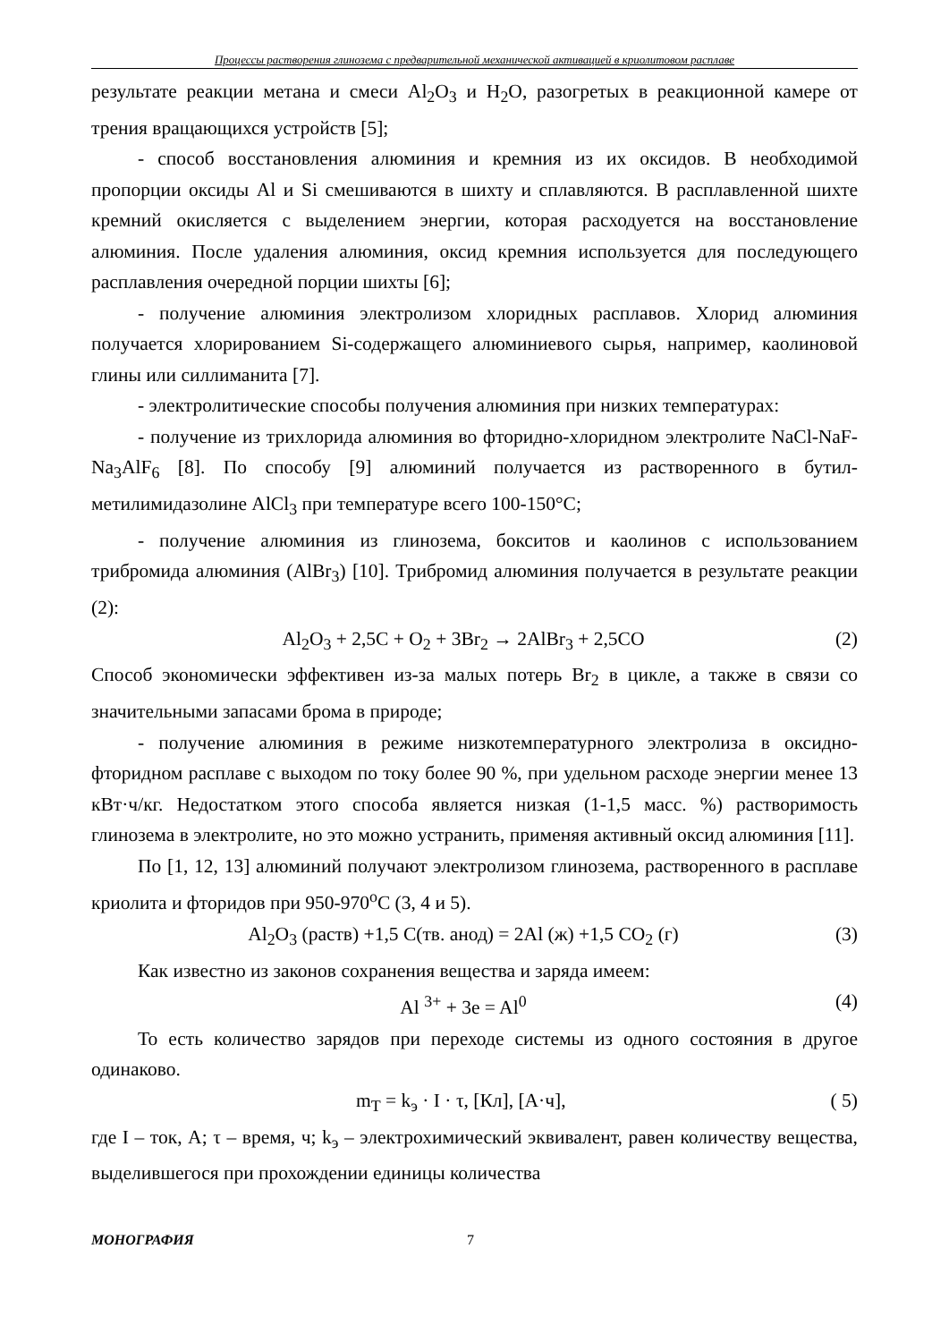Процессы растворения глинозема с предварительной механической активацией в криолитовом расплаве
результате реакции метана и смеси Al<sub>2</sub>O<sub>3</sub> и H<sub>2</sub>O, разогретых в реакционной камере от трения вращающихся устройств [5];
- способ восстановления алюминия и кремния из их оксидов. В необходимой пропорции оксиды Al и Si смешиваются в шихту и сплавляются. В расплавленной шихте кремний окисляется с выделением энергии, которая расходуется на восстановление алюминия. После удаления алюминия, оксид кремния используется для последующего расплавления очередной порции шихты [6];
- получение алюминия электролизом хлоридных расплавов. Хлорид алюминия получается хлорированием Si-содержащего алюминиевого сырья, например, каолиновой глины или силлиманита [7].
- электролитические способы получения алюминия при низких температурах:
- получение из трихлорида алюминия во фторидно-хлоридном электролите NaCl-NaF-Na<sub>3</sub>AlF<sub>6</sub> [8]. По способу [9] алюминий получается из растворенного в бутил-метилимидазолине AlCl<sub>3</sub> при температуре всего 100-150°C;
- получение алюминия из глинозема, бокситов и каолинов с использованием трибромида алюминия (AlBr<sub>3</sub>) [10]. Трибромид алюминия получается в результате реакции (2):
Al<sub>2</sub>O<sub>3</sub> + 2,5C + O<sub>2</sub> + 3Br<sub>2</sub> → 2AlBr<sub>3</sub> + 2,5CO (2)
Способ экономически эффективен из-за малых потерь Br<sub>2</sub> в цикле, а также в связи со значительными запасами брома в природе;
- получение алюминия в режиме низкотемпературного электролиза в оксидно-фторидном расплаве с выходом по току более 90 %, при удельном расходе энергии менее 13 кВт·ч/кг. Недостатком этого способа является низкая (1-1,5 масс. %) растворимость глинозема в электролите, но это можно устранить, применяя активный оксид алюминия [11].
По [1, 12, 13] алюминий получают электролизом глинозема, растворенного в расплаве криолита и фторидов при 950-970<sup>o</sup>C (3, 4 и 5).
Al<sub>2</sub>O<sub>3</sub> (раств) +1,5 C(тв. анод) = 2Al (ж) +1,5 CO<sub>2</sub> (г) (3)
Как известно из законов сохранения вещества и заряда имеем:
Al <sup>3+</sup> + 3e = Al<sup>0</sup> (4)
То есть количество зарядов при переходе системы из одного состояния в другое одинаково.
m<sub>T</sub> = k<sub>э</sub> · I · τ, [Кл], [А·ч], ( 5)
где I – ток, А; τ – время, ч; k<sub>э</sub> – электрохимический эквивалент, равен количеству вещества, выделившегося при прохождении единицы количества
МОНОГРАФИЯ 7